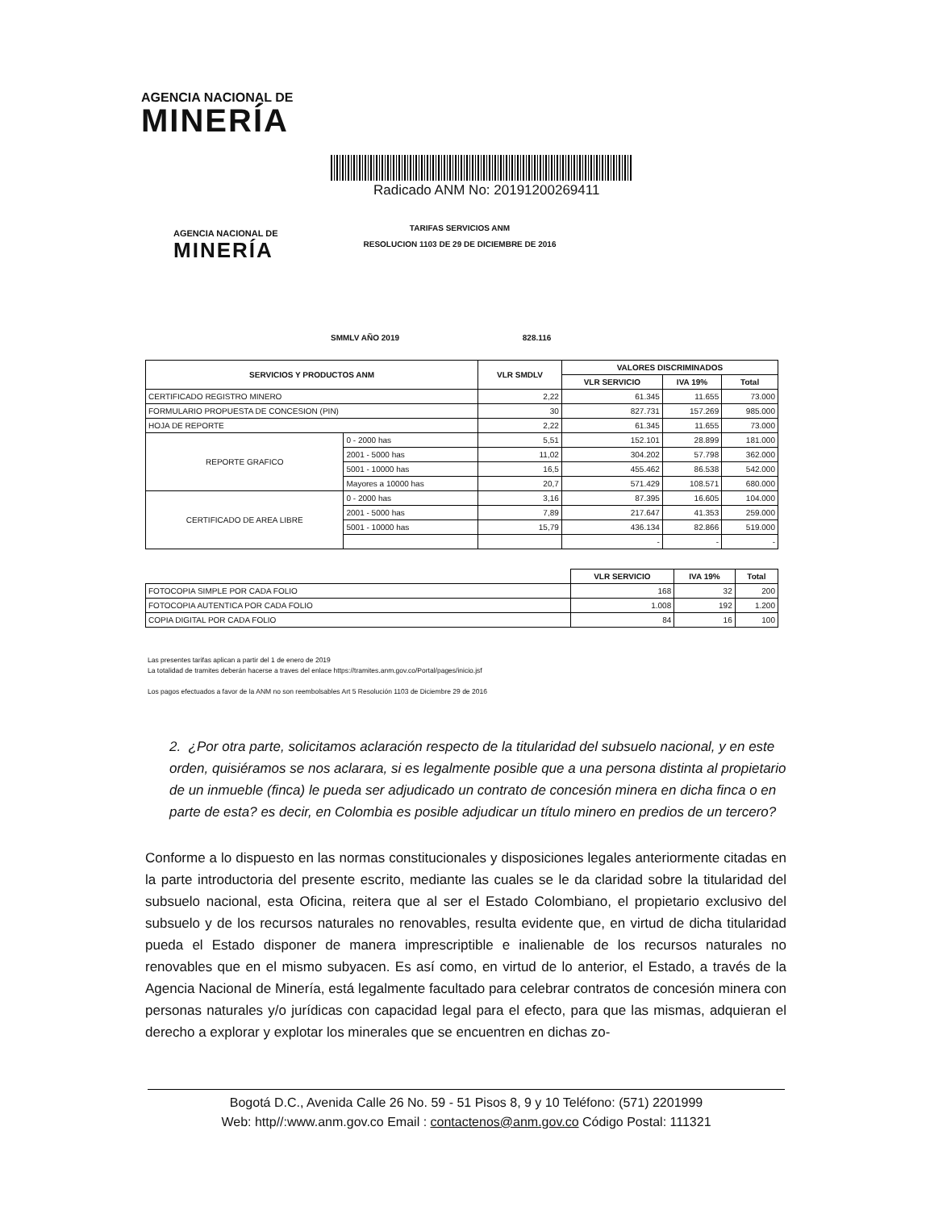AGENCIA NACIONAL DE
MINERÍA
Radicado ANM No: 20191200269411
AGENCIA NACIONAL DE
MINERÍA
TARIFAS SERVICIOS ANM
RESOLUCION 1103 DE 29 DE DICIEMBRE DE 2016
SMMLV AÑO 2019 828.116
| SERVICIOS Y PRODUCTOS ANM | | VLR SMDLV | VALORES DISCRIMINADOS | | |
| --- | --- | --- | --- | --- | --- |
| | | | VLR SERVICIO | IVA 19% | Total |
| CERTIFICADO REGISTRO MINERO | | 2,22 | 61.345 | 11.655 | 73.000 |
| FORMULARIO PROPUESTA DE CONCESION (PIN) | | 30 | 827.731 | 157.269 | 985.000 |
| HOJA DE REPORTE | | 2,22 | 61.345 | 11.655 | 73.000 |
| REPORTE GRAFICO | 0 - 2000 has | 5,51 | 152.101 | 28.899 | 181.000 |
| | 2001 - 5000 has | 11,02 | 304.202 | 57.798 | 362.000 |
| | 5001 - 10000 has | 16,5 | 455.462 | 86.538 | 542.000 |
| | Mayores a 10000 has | 20,7 | 571.429 | 108.571 | 680.000 |
| CERTIFICADO DE AREA LIBRE | 0 - 2000 has | 3,16 | 87.395 | 16.605 | 104.000 |
| | 2001 - 5000 has | 7,89 | 217.647 | 41.353 | 259.000 |
| | 5001 - 10000 has | 15,79 | 436.134 | 82.866 | 519.000 |
| | | | - | - | - |
| | VLR SERVICIO | IVA 19% | Total |
| FOTOCOPIA SIMPLE POR CADA FOLIO | 168 | 32 | 200 |
| FOTOCOPIA AUTENTICA POR CADA FOLIO | 1.008 | 192 | 1.200 |
| COPIA DIGITAL POR CADA FOLIO | 84 | 16 | 100 |
Las presentes tarifas aplican a partir del 1 de enero de 2019
La totalidad de tramites deberán hacerse a traves del enlace https://tramites.anm.gov.co/Portal/pages/inicio.jsf
Los pagos efectuados a favor de la ANM no son reembolsables Art 5 Resolución 1103 de Diciembre 29 de 2016
2. ¿Por otra parte, solicitamos aclaración respecto de la titularidad del subsuelo nacional, y en este orden, quisiéramos se nos aclarara, si es legalmente posible que a una persona distinta al propietario de un inmueble (finca) le pueda ser adjudicado un contrato de concesión minera en dicha finca o en parte de esta? es decir, en Colombia es posible adjudicar un título minero en predios de un tercero?
Conforme a lo dispuesto en las normas constitucionales y disposiciones legales anteriormente citadas en la parte introductoria del presente escrito, mediante las cuales se le da claridad sobre la titularidad del subsuelo nacional, esta Oficina, reitera que al ser el Estado Colombiano, el propietario exclusivo del subsuelo y de los recursos naturales no renovables, resulta evidente que, en virtud de dicha titularidad pueda el Estado disponer de manera imprescriptible e inalienable de los recursos naturales no renovables que en el mismo subyacen. Es así como, en virtud de lo anterior, el Estado, a través de la Agencia Nacional de Minería, está legalmente facultado para celebrar contratos de concesión minera con personas naturales y/o jurídicas con capacidad legal para el efecto, para que las mismas, adquieran el derecho a explorar y explotar los minerales que se encuentren en dichas zo-
Bogotá D.C., Avenida Calle 26 No. 59 - 51 Pisos 8, 9 y 10 Teléfono: (571) 2201999
Web: http//:www.anm.gov.co Email : contactenos@anm.gov.co Código Postal: 111321